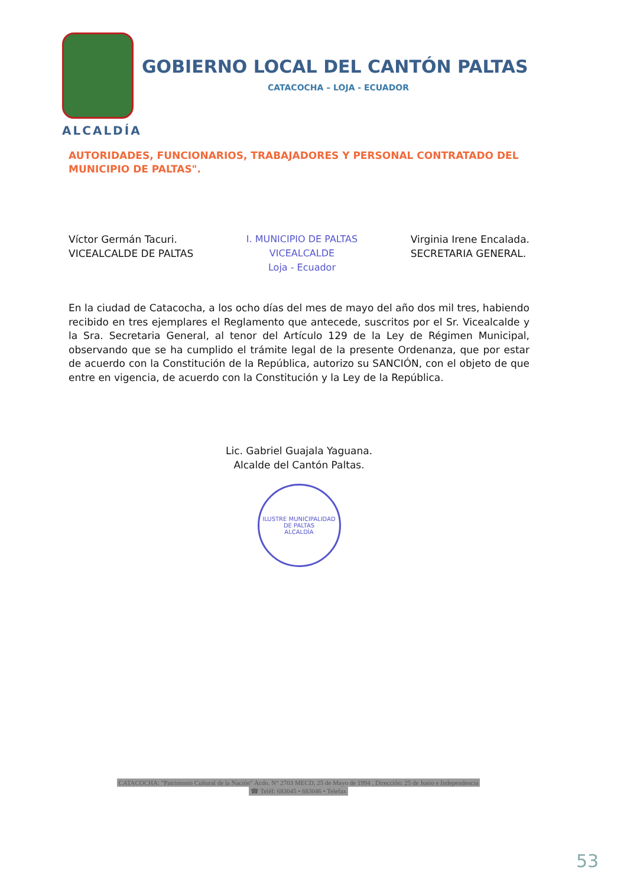GOBIERNO LOCAL DEL CANTÓN PALTAS
CATACOCHA – LOJA - ECUADOR
ALCALDÍA
AUTORIDADES, FUNCIONARIOS, TRABAJADORES Y PERSONAL CONTRATADO DEL MUNICIPIO DE PALTAS".
Víctor Germán Tacuri.
VICEALCALDE DE PALTAS
I. MUNICIPIO DE PALTAS
VICEALCALDE
Loja - Ecuador
Virginia Irene Encalada.
SECRETARIA GENERAL.
En la ciudad de Catacocha, a los ocho días del mes de mayo del año dos mil tres, habiendo recibido en tres ejemplares el Reglamento que antecede, suscritos por el Sr. Vicealcalde y la Sra. Secretaria General, al tenor del Artículo 129 de la Ley de Régimen Municipal, observando que se ha cumplido el trámite legal de la presente Ordenanza, que por estar de acuerdo con la Constitución de la República, autorizo su SANCIÓN, con el objeto de que entre en vigencia, de acuerdo con la Constitución y la Ley de la República.
Lic. Gabriel Guajala Yaguana.
Alcalde del Cantón Paltas.
ILUSTRE MUNICIPALIDAD DE PALTAS
ALCALDÍA
CATACOCHA: "Patrimonio Cultural de la Nación" Acdo. N° 2703 MECD, 25 de Mayo de 1994 . Dirección: 25 de Junio e Independencia
☎ Teléf: 683045 • 683046 • Telefax
53